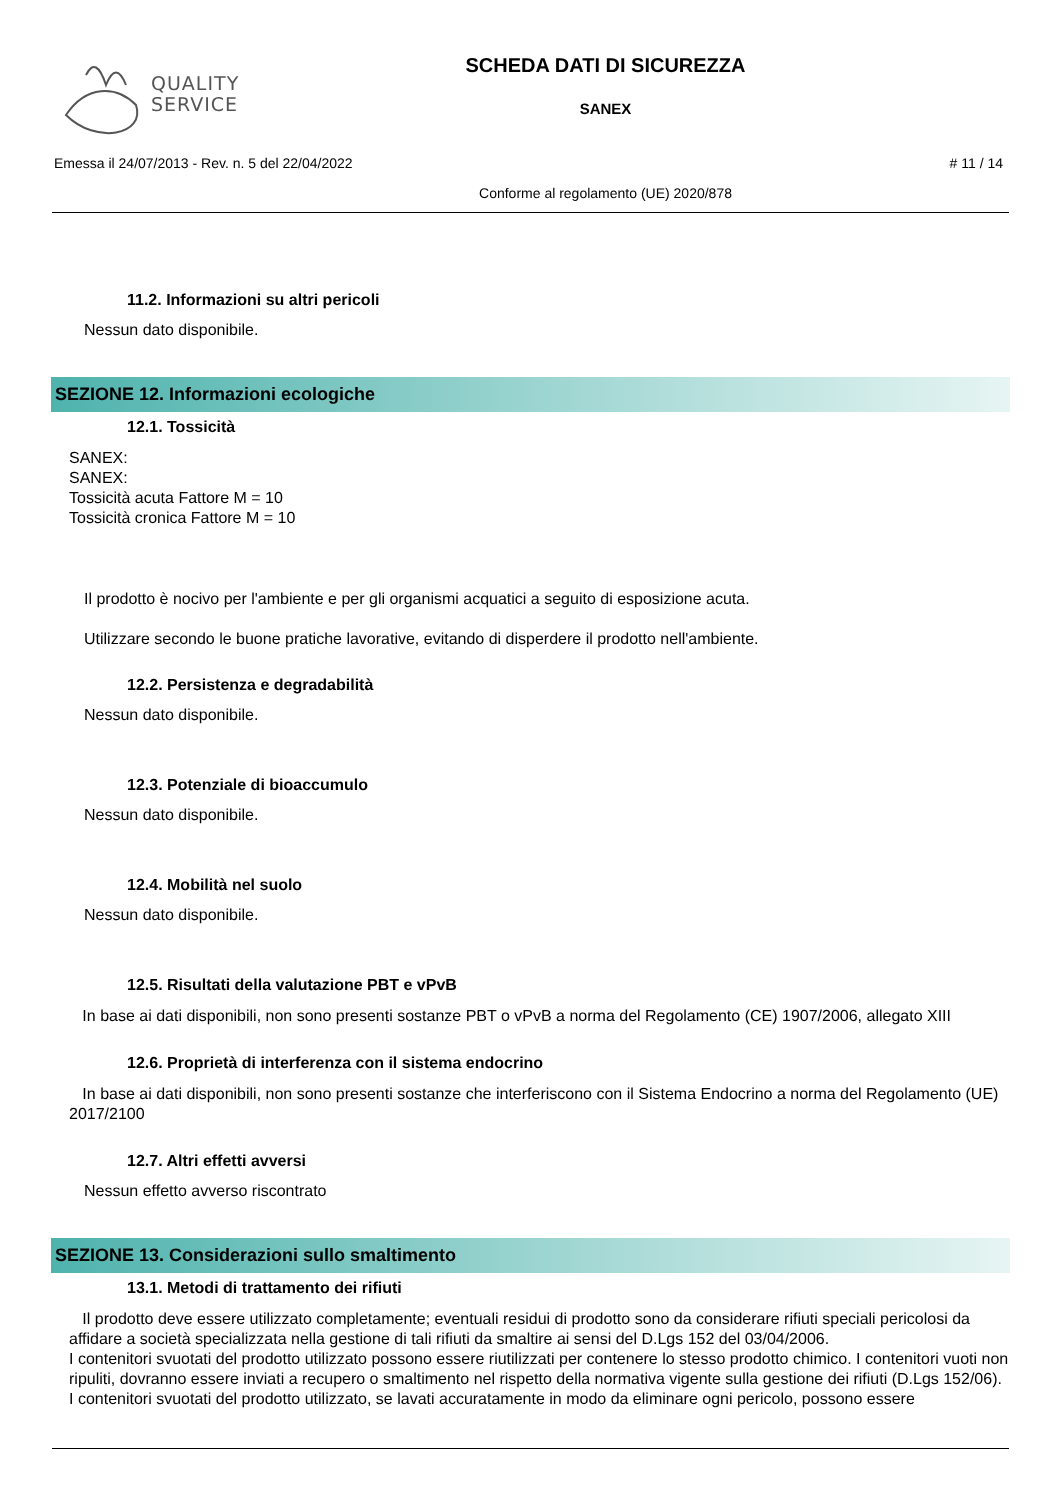QUALITY
SERVICE
SCHEDA DATI DI SICUREZZA
SANEX
Emessa il 24/07/2013 - Rev. n. 5 del 22/04/2022
# 11 / 14
Conforme al regolamento (UE) 2020/878
11.2. Informazioni su altri pericoli
Nessun dato disponibile.
SEZIONE 12. Informazioni ecologiche
12.1. Tossicità
SANEX:
SANEX:
Tossicità acuta Fattore M = 10
Tossicità cronica Fattore M = 10
Il prodotto è nocivo per l'ambiente e per gli organismi acquatici a seguito di esposizione acuta.
Utilizzare secondo le buone pratiche lavorative, evitando di disperdere il prodotto nell'ambiente.
12.2. Persistenza e degradabilità
Nessun dato disponibile.
12.3. Potenziale di bioaccumulo
Nessun dato disponibile.
12.4. Mobilità nel suolo
Nessun dato disponibile.
12.5. Risultati della valutazione PBT e vPvB
In base ai dati disponibili, non sono presenti sostanze PBT o vPvB a norma del Regolamento (CE) 1907/2006, allegato XIII
12.6. Proprietà di interferenza con il sistema endocrino
In base ai dati disponibili, non sono presenti sostanze che interferiscono con il Sistema Endocrino a norma del Regolamento (UE) 2017/2100
12.7. Altri effetti avversi
Nessun effetto avverso riscontrato
SEZIONE 13. Considerazioni sullo smaltimento
13.1. Metodi di trattamento dei rifiuti
Il prodotto deve essere utilizzato completamente; eventuali residui di prodotto sono da considerare rifiuti speciali pericolosi da affidare a società specializzata nella gestione di tali rifiuti da smaltire ai sensi del D.Lgs 152 del 03/04/2006.
I contenitori svuotati del prodotto utilizzato possono essere riutilizzati per contenere lo stesso prodotto chimico. I contenitori vuoti non ripuliti, dovranno essere inviati a recupero o smaltimento nel rispetto della normativa vigente sulla gestione dei rifiuti (D.Lgs 152/06).
I contenitori svuotati del prodotto utilizzato, se lavati accuratamente in modo da eliminare ogni pericolo, possono essere